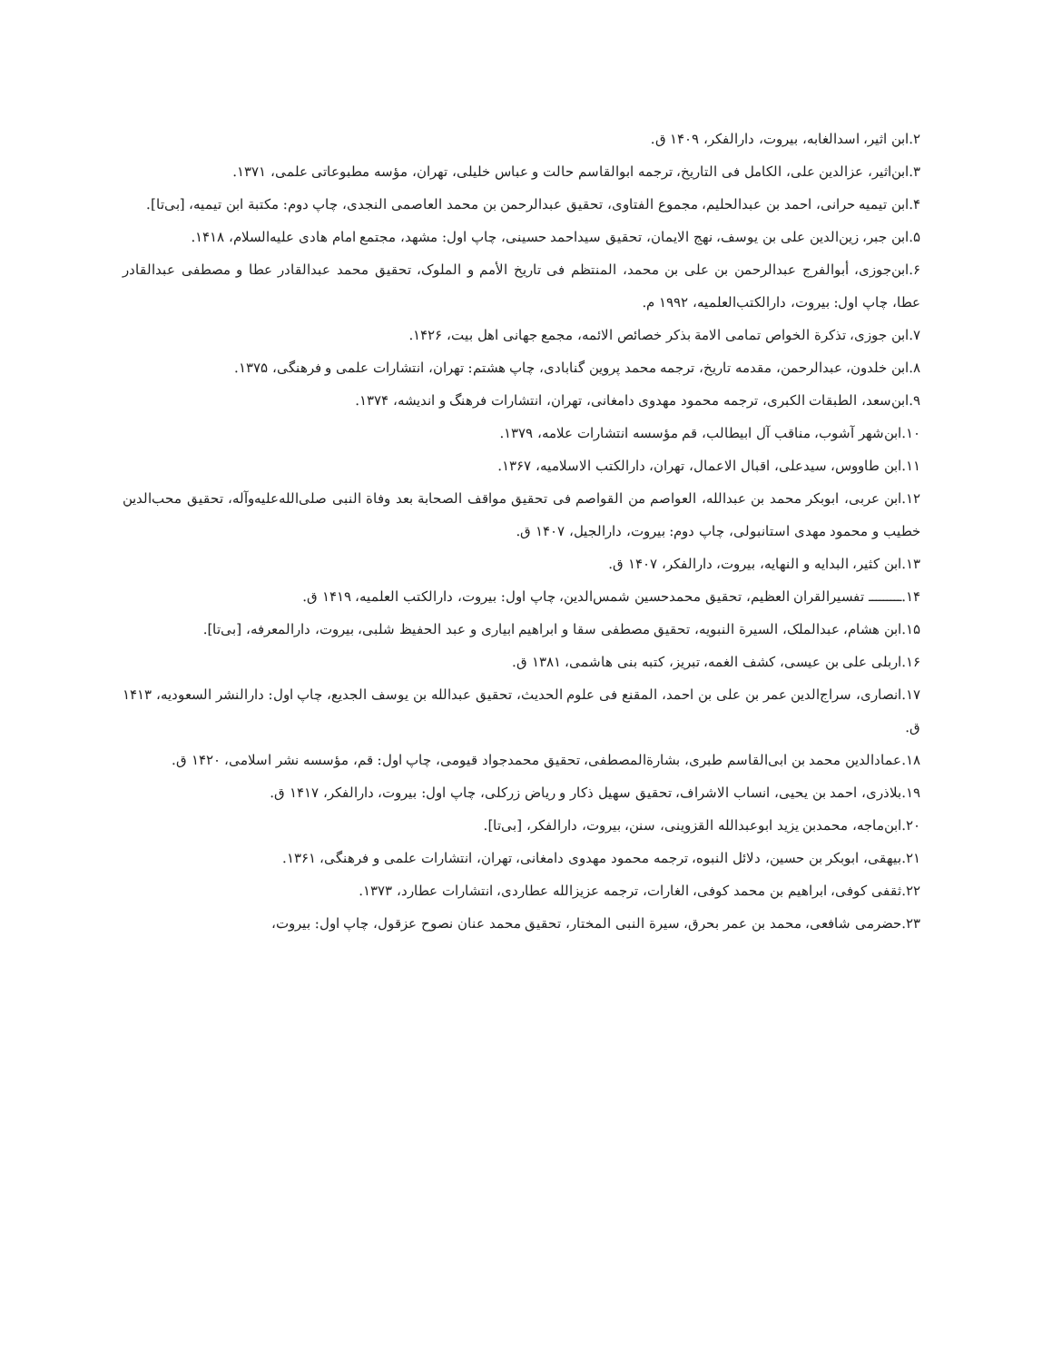۲.ابن اثیر، اسدالغابه، بیروت، دارالفکر، ۱۴۰۹ ق.
۳.ابن‌اثیر، عزالدین علی، الکامل فی التاریخ، ترجمه ابوالقاسم حالت و عباس خلیلی، تهران، مؤسه مطبوعاتی علمی، ۱۳۷۱.
۴.ابن تیمیه حرانی، احمد بن عبدالحلیم، مجموع الفتاوی، تحقیق عبدالرحمن بن محمد العاصمی النجدی، چاپ دوم: مکتبة ابن تیمیه، [بی‌تا].
۵.ابن جبر، زین‌الدین علی بن یوسف، نهج الایمان، تحقیق سیداحمد حسینی، چاپ اول: مشهد، مجتمع امام هادی علیه‌السلام، ۱۴۱۸.
۶.ابن‌جوزی، أبوالفرج عبدالرحمن بن علی بن محمد، المنتظم فی تاریخ الأمم و الملوک، تحقیق محمد عبدالقادر عطا و مصطفی عبدالقادر عطا، چاپ اول: بیروت، دارالکتب‌العلمیه، ۱۹۹۲ م.
۷.ابن جوزی، تذکرة الخواص تمامی الامة بذکر خصائص الائمه، مجمع جهانی اهل بیت، ۱۴۲۶.
۸.ابن خلدون، عبدالرحمن، مقدمه تاریخ، ترجمه محمد پروین گنابادی، چاپ هشتم: تهران، انتشارات علمی و فرهنگی، ۱۳۷۵.
۹.ابن‌سعد، الطبقات الکبری، ترجمه محمود مهدوی دامغانی، تهران، انتشارات فرهنگ و اندیشه، ۱۳۷۴.
۱۰.ابن‌شهر آشوب، مناقب آل ابیطالب، قم مؤسسه انتشارات علامه، ۱۳۷۹.
۱۱.ابن طاووس، سیدعلی، اقبال الاعمال، تهران، دارالکتب الاسلامیه، ۱۳۶۷.
۱۲.ابن عربی، ابوبکر محمد بن عبدالله، العواصم من القواصم فی تحقیق مواقف الصحابة بعد وفاة النبی صلی‌الله‌علیه‌وآله، تحقیق محب‌الدین خطیب و محمود مهدی استانبولی، چاپ دوم: بیروت، دارالجیل، ۱۴۰۷ ق.
۱۳.ابن کثیر، البدایه و النهایه، بیروت، دارالفکر، ۱۴۰۷ ق.
۱۴.ـــــــــ تفسیرالقران العظیم، تحقیق محمدحسین شمس‌الدین، چاپ اول: بیروت، دارالکتب العلمیه، ۱۴۱۹ ق.
۱۵.ابن هشام، عبدالملک، السیرة النبویه، تحقیق مصطفی سقا و ابراهیم ابیاری و عبد الحفیظ شلبی، بیروت، دارالمعرفه، [بی‌تا].
۱۶.اربلی علی بن عیسی، کشف الغمه، تبریز، کتبه بنی هاشمی، ۱۳۸۱ ق.
۱۷.انصاری، سراج‌الدین عمر بن علی بن احمد، المقنع فی علوم الحدیث، تحقیق عبدالله بن یوسف الجدیع، چاپ اول: دارالنشر السعودیه، ۱۴۱۳ ق.
۱۸.عمادالدین محمد بن ابی‌القاسم طبری، بشارة‌المصطفی، تحقیق محمدجواد قیومی، چاپ اول: قم، مؤسسه نشر اسلامی، ۱۴۲۰ ق.
۱۹.بلاذری، احمد بن یحیی، انساب الاشراف، تحقیق سهیل ذکار و ریاض زرکلی، چاپ اول: بیروت، دارالفکر، ۱۴۱۷ ق.
۲۰.ابن‌ماجه، محمدبن یزید ابوعبدالله القزوینی، سنن، بیروت، دارالفکر، [بی‌تا].
۲۱.بیهقی، ابوبکر بن حسین، دلائل النبوه، ترجمه محمود مهدوی دامغانی، تهران، انتشارات علمی و فرهنگی، ۱۳۶۱.
۲۲.ثقفی کوفی، ابراهیم بن محمد کوفی، الغارات، ترجمه عزیزالله عطاردی، انتشارات عطارد، ۱۳۷۳.
۲۳.حضرمی شافعی، محمد بن عمر بحرق، سیرة النبی المختار، تحقیق محمد عنان نصوح عزقول، چاپ اول: بیروت،